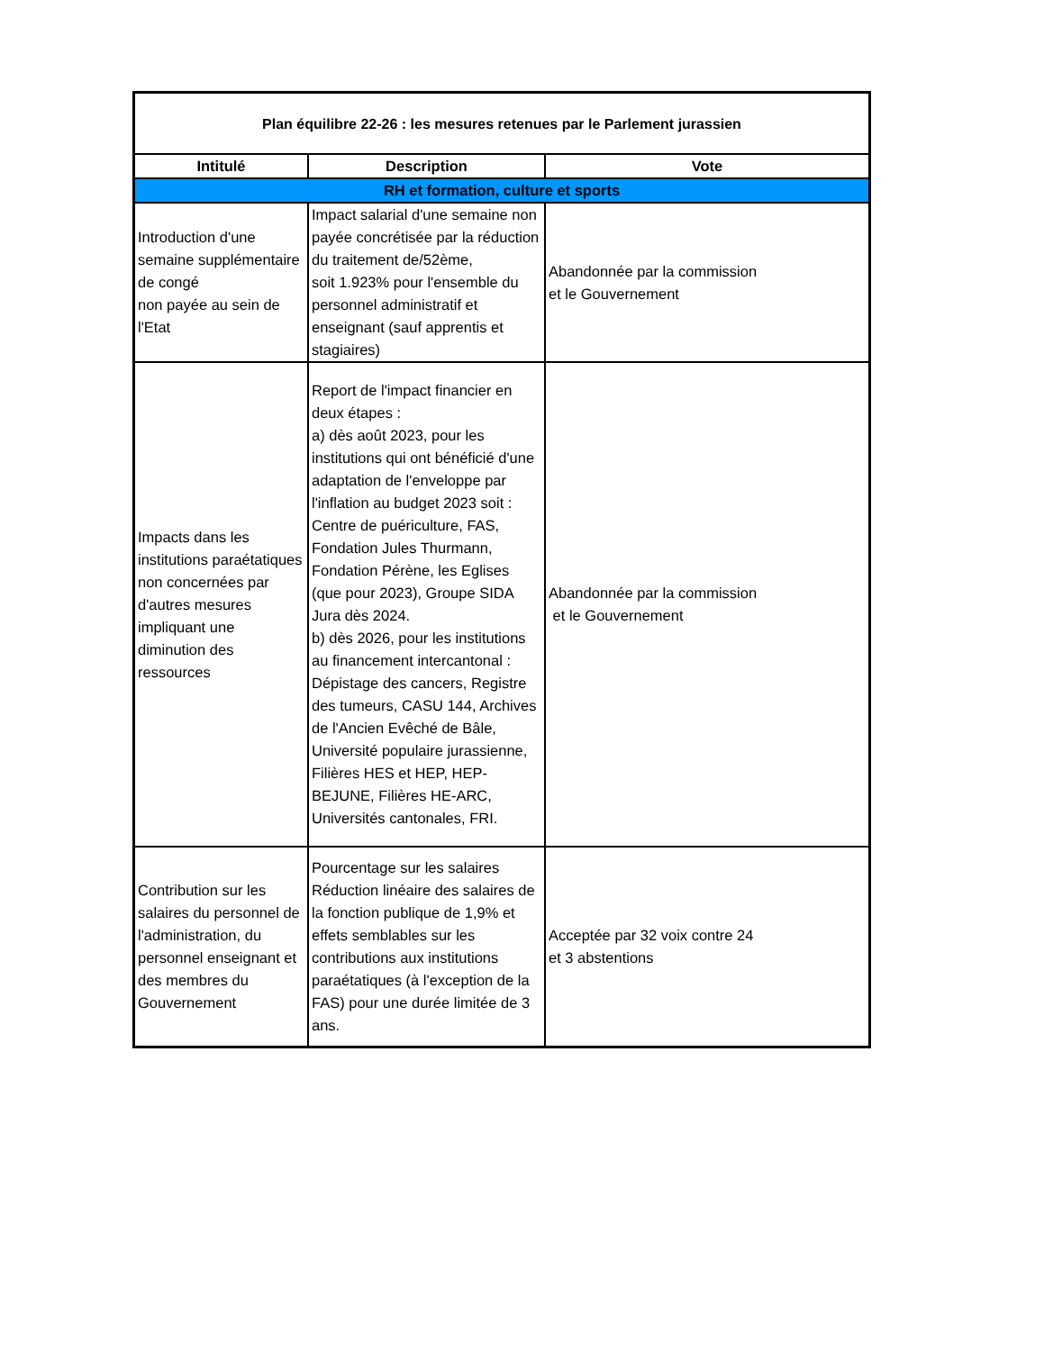| Plan équilibre 22-26 : les mesures retenues par le Parlement jurassien | | |
| --- | --- | --- |
| Intitulé | Description | Vote |
| RH et formation, culture et sports | | |
| Introduction d'une semaine supplémentaire de congé non payée au sein de l'Etat | Impact salarial d'une semaine non payée concrétisée par la réduction du traitement de/52ème, soit 1.923% pour l'ensemble du personnel administratif et enseignant (sauf apprentis et stagiaires) | Abandonnée par la commission et le Gouvernement |
| Impacts dans les institutions paraétatiques non concernées par d'autres mesures impliquant une diminution des ressources | Report de l'impact financier en deux étapes : a) dès août 2023, pour les institutions qui ont bénéficié d'une adaptation de l'enveloppe par l'inflation au budget 2023 soit : Centre de puériculture, FAS, Fondation Jules Thurmann, Fondation Pérène, les Eglises (que pour 2023), Groupe SIDA Jura dès 2024. b) dès 2026, pour les institutions au financement intercantonal : Dépistage des cancers, Registre des tumeurs, CASU 144, Archives de l'Ancien Evêché de Bâle, Université populaire jurassienne, Filières HES et HEP, HEP-BEJUNE, Filières HE-ARC, Universités cantonales, FRI. | Abandonnée par la commission et le Gouvernement |
| Contribution sur les salaires du personnel de l'administration, du personnel enseignant et des membres du Gouvernement | Pourcentage sur les salaires Réduction linéaire des salaires de la fonction publique de 1,9% et effets semblables sur les contributions aux institutions paraétatiques (à l'exception de la FAS) pour une durée limitée de 3 ans. | Acceptée par 32 voix contre 24 et 3 abstentions |